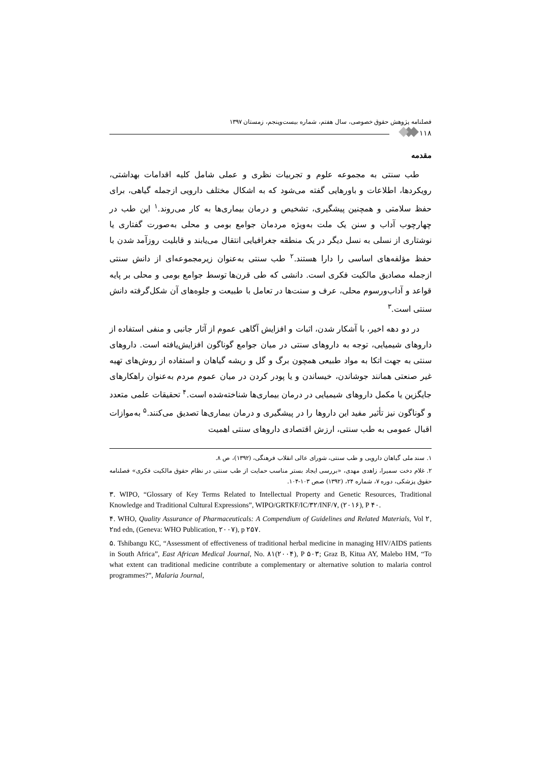فصلنامه پژوهش حقوق خصوصی، سال هفتم، شماره بیست‌وپنجم، زمستان ۱۳۹۷
۱۱۸
مقدمه
طب سنتی به مجموعه علوم و تجربیات نظری و عملی شامل کلیه اقدامات بهداشتی، رویکردها، اطلاعات و باورهایی گفته می‌شود که به اشکال مختلف دارویی ازجمله گیاهی، برای حفظ سلامتی و همچنین پیشگیری، تشخیص و درمان بیماری‌ها به کار می‌روند.<sup>۱</sup> این طب در چهارچوب آداب و سنن یک ملت به‌ویژه مردمان جوامع بومی و محلی به‌صورت گفتاری یا نوشتاری از نسلی به نسل دیگر در یک منطقه جغرافیایی انتقال می‌یابند و قابلیت روزآمد شدن با حفظ مؤلفه‌های اساسی را دارا هستند.<sup>۲</sup> طب سنتی به‌عنوان زیرمجموعه‌ای از دانش سنتی ازجمله مصادیق مالکیت فکری است. دانشی که طی قرن‌ها توسط جوامع بومی و محلی بر پایه قواعد و آداب‌ورسوم محلی، عرف و سنت‌ها در تعامل با طبیعت و جلوه‌های آن شکل‌گرفته دانش سنتی است.<sup>۳</sup>
در دو دهه اخیر، با آشکار شدن، اثبات و افزایش آگاهی عموم از آثار جانبی و منفی استفاده از داروهای شیمیایی، توجه به داروهای سنتی در میان جوامع گوناگون افزایش‌یافته است. داروهای سنتی به جهت اتکا به مواد طبیعی همچون برگ و گل و ریشه گیاهان و استفاده از روش‌های تهیه غیر صنعتی همانند جوشاندن، خیساندن و یا پودر کردن در میان عموم مردم به‌عنوان راهکارهای جایگزین یا مکمل داروهای شیمیایی در درمان بیماری‌ها شناخته‌شده است.<sup>۴</sup> تحقیقات علمی متعدد و گوناگون نیز تأثیر مفید این داروها را در پیشگیری و درمان بیماری‌ها تصدیق می‌کنند.<sup>۵</sup> به‌موازات اقبال عمومی به طب سنتی، ارزش اقتصادی داروهای سنتی اهمیت
۱. سند ملی گیاهان دارویی و طب سنتی، شورای عالی انقلاب فرهنگی، (۱۳۹۲)، ص ۸.
۲. غلام دخت سمیرا، زاهدی مهدی، «بررسی ایجاد بستر مناسب حمایت از طب سنتی در نظام حقوق مالکیت فکری» فصلنامه حقوق پزشکی، دوره ۷، شماره ۲۴، (۱۳۹۲) صص ۱۰۳-۱۰۴.
۳. WIPO, “Glossary of Key Terms Related to Intellectual Property and Genetic Resources, Traditional Knowledge and Traditional Cultural Expressions”, WIPO/GRTKF/IC/۳۲/INF/۷, (۲۰۱۶), P ۴۰.
۴. WHO, Quality Assurance of Pharmaceuticals: A Compendium of Guidelines and Related Materials, Vol ۲, ۲nd edn, (Geneva: WHO Publication, ۲۰۰۷), p ۲۵۷.
۵. Tshibangu KC, “Assessment of effectiveness of traditional herbal medicine in managing HIV/AIDS patients in South Africa”, East African Medical Journal, No. ۸۱(۲۰۰۴), P ۵۰۳; Graz B, Kitua AY, Malebo HM, “To what extent can traditional medicine contribute a complementary or alternative solution to malaria control programmes?”, Malaria Journal,